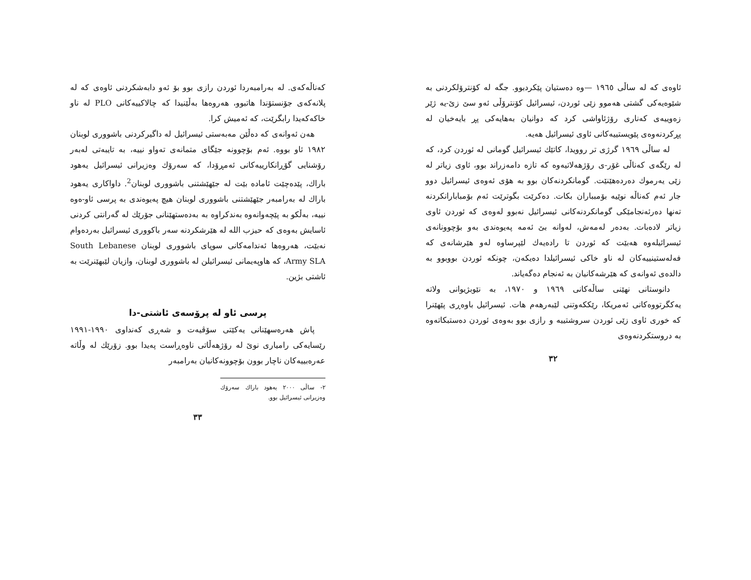ئاوەی کە لە ساڵی ١٩٦٥ —وە دەستیان پێکردبوو. جگە لە کۆنترۆلکردنی بە شێوەیەکی گشتی هەموو زێی ئوردن، ئیسرائیل کۆنترۆڵی ئەو سێ زێ-یە ژێر زەوییەی کەناری رۆژئاواشی کرد کە دوانیان بەهایەکی پڕ بایەخیان لە پڕکردنەوەی پێویستییەکانی ئاوی ئیسرائیل هەیە.
لە ساڵی ١٩٦٩ گرژی تر روویدا، کاتێك ئیسرائیل گومانی لە ئوردن کرد، کە لە رێگەی کەناڵی غۆر-ی رۆژهەلاتیەوە کە تازە دامەزراند بوو، ئاوی زیاتر لە زێی یەرموك دەردەهێنێت. گومانکردنەکان بوو بە هۆی ئەوەی ئیسرائیل دوو جار ئەم کەناڵە نوێیە بۆمبباران بکات. دەکرێت بگوترێت ئەم بۆمبابارانکردنە تەنها دەرئەنجامێکی گومانکردنەکانی ئیسرائیل نەبوو لەوەی کە ئوردن ئاوی زیاتر لادەبات. بەدەر لەمەش، لەوانە بێ ئەمە پەیوەندی بەو بۆچوونانەی ئیسرائیلەوە هەبێت کە ئوردن تا رادەیەك لێپرساوە لەو هێرشانەی کە فەلەستینییەکان لە ناو خاکی ئیسرائیلدا دەیکەن، چونکە ئوردن بووبوو بە دالدەی ئەوانەی کە هێرشەکانیان بە ئەنجام دەگەیاند.
دانوستانی نهێنی ساڵەکانی ١٩٦٩ و ١٩٧٠، بە نێوبژیوانی ولاتە یەکگرتووەکانی ئەمریکا، رێککەوتنی لێبەرهەم هات. ئیسرائیل باوەڕی پێهێنرا کە خوری ئاوی زێی ئوردن سروشتییە و رازی بوو بەوەی ئوردن دەستبکاتەوە بە دروستکردنەوەی
٣٢
کەناڵەکەی. لە بەرامبەردا ئوردن رازی بوو بۆ ئەو دابەشکردنی ئاوەی کە لە پلانەکەی جۆنستۆندا هاتبوو، هەروەها بەڵێنیدا کە چالاکییەکانی PLO لە ناو خاکەکەیدا رابگرێت، کە ئەمیش کرا.
هەن ئەوانەی کە دەڵێن مەبەستی ئیسرائیل لە داگیرکردنی باشووری لوبنان ١٩٨٢ ئاو بووە. ئەم بۆچوونە جێگای متمانەی تەواو نییە، بە تایبەتی لەبەر رۆشنایی گۆڕانکارییەکانی ئەمڕۆدا، کە سەرۆك وەزیرانی ئیسرائیل یەهود باراك، پێدەچێت ئامادە بێت لە جێهێشتنی باشووری لوبنان<sup>2</sup>. داواکاری یەهود باراك لە بەرامبەر جێهێشتنی باشووری لوبنان هیچ پەیوەندی بە پرسی ئاو-ەوە نییە، بەڵکو بە پێچەوانەوە بەندکراوە بە بەدەستهێنانی جۆرێك لە گەرانتی کردنی ئاسایش بەوەی کە حیزب الله لە هێرشکردنە سەر باکووری ئیسرائیل بەردەوام نەبێت، هەروەها ئەندامەکانی سوپای باشووری لوبنان South Lebanese Army SLA، کە هاوپەیمانی ئیسرائیلن لە باشووری لوبنان، وازیان لێبهێنرێت بە ئاشتی بژین.
پرسی ئاو لە پرۆسەی ئاشتی-دا
پاش هەرەسهێنانی یەکێتی سۆڤیەت و شەڕی کەنداوی ١٩٩٠-١٩٩١ رێسایەکی رامیاری نوێ لە رۆژهەڵاتی ناوەڕاست پەیدا بوو. زۆرێك لە وڵاتە عەرەبییەکان ناچار بوون بۆچوونەکانیان بەرامبەر
٢- ساڵی ٢٠٠٠ یەهود باراك سەرۆك وەزیرانی ئیسرائیل بوو.
٣٣